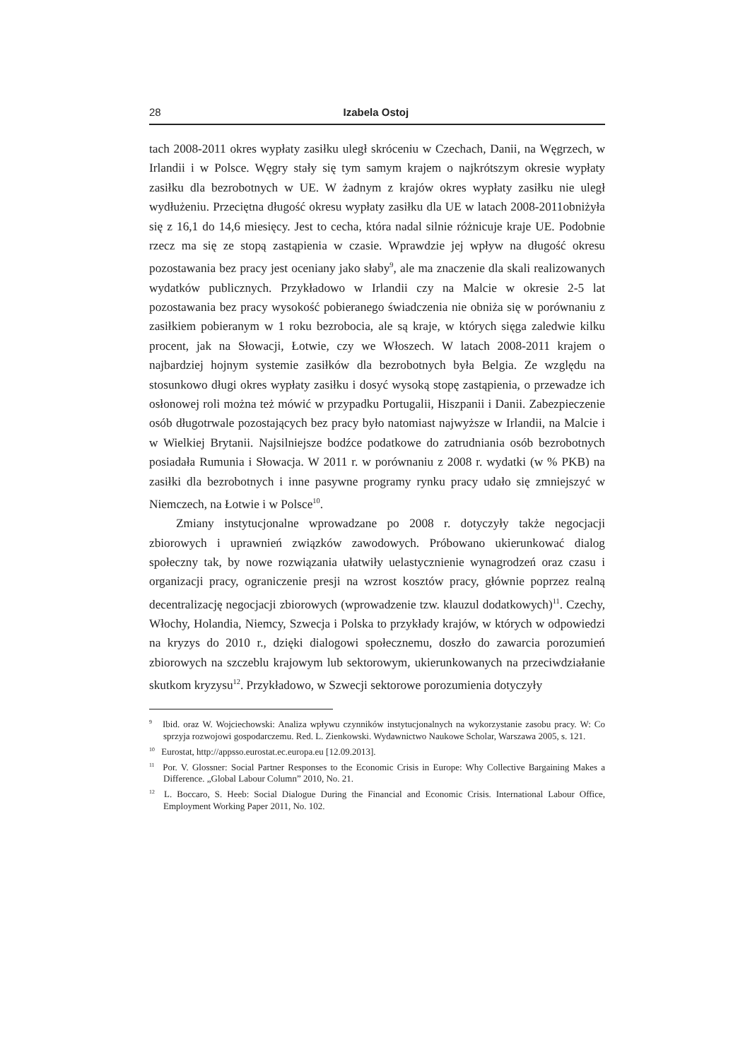28 Izabela Ostoj
tach 2008-2011 okres wypłaty zasiłku uległ skróceniu w Czechach, Danii, na Węgrzech, w Irlandii i w Polsce. Węgry stały się tym samym krajem o najkrótszym okresie wypłaty zasiłku dla bezrobotnych w UE. W żadnym z krajów okres wypłaty zasiłku nie uległ wydłużeniu. Przeciętna długość okresu wypłaty zasiłku dla UE w latach 2008-2011obniżyła się z 16,1 do 14,6 miesięcy. Jest to cecha, która nadal silnie różnicuje kraje UE. Podobnie rzecz ma się ze stopą zastąpienia w czasie. Wprawdzie jej wpływ na długość okresu pozostawania bez pracy jest oceniany jako słaby<sup>9</sup>, ale ma znaczenie dla skali realizowanych wydatków publicznych. Przykładowo w Irlandii czy na Malcie w okresie 2-5 lat pozostawania bez pracy wysokość pobieranego świadczenia nie obniża się w porównaniu z zasiłkiem pobieranym w 1 roku bezrobocia, ale są kraje, w których sięga zaledwie kilku procent, jak na Słowacji, Łotwie, czy we Włoszech. W latach 2008-2011 krajem o najbardziej hojnym systemie zasiłków dla bezrobotnych była Belgia. Ze względu na stosunkowo długi okres wypłaty zasiłku i dosyć wysoką stopę zastąpienia, o przewadze ich osłonowej roli można też mówić w przypadku Portugalii, Hiszpanii i Danii. Zabezpieczenie osób długotrwale pozostających bez pracy było natomiast najwyższe w Irlandii, na Malcie i w Wielkiej Brytanii. Najsilniejsze bodźce podatkowe do zatrudniania osób bezrobotnych posiadała Rumunia i Słowacja. W 2011 r. w porównaniu z 2008 r. wydatki (w % PKB) na zasiłki dla bezrobotnych i inne pasywne programy rynku pracy udało się zmniejszyć w Niemczech, na Łotwie i w Polsce<sup>10</sup>.
Zmiany instytucjonalne wprowadzane po 2008 r. dotyczyły także negocjacji zbiorowych i uprawnień związków zawodowych. Próbowano ukierunkować dialog społeczny tak, by nowe rozwiązania ułatwiły uelastycznienie wynagrodzeń oraz czasu i organizacji pracy, ograniczenie presji na wzrost kosztów pracy, głównie poprzez realną decentralizację negocjacji zbiorowych (wprowadzenie tzw. klauzul dodatkowych)<sup>11</sup>. Czechy, Włochy, Holandia, Niemcy, Szwecja i Polska to przykłady krajów, w których w odpowiedzi na kryzys do 2010 r., dzięki dialogowi społecznemu, doszło do zawarcia porozumień zbiorowych na szczeblu krajowym lub sektorowym, ukierunkowanych na przeciwdziałanie skutkom kryzysu<sup>12</sup>. Przykładowo, w Szwecji sektorowe porozumienia dotyczyły
<sup>9</sup> Ibid. oraz W. Wojciechowski: Analiza wpływu czynników instytucjonalnych na wykorzystanie zasobu pracy. W: Co sprzyja rozwojowi gospodarczemu. Red. L. Zienkowski. Wydawnictwo Naukowe Scholar, Warszawa 2005, s. 121.
<sup>10</sup> Eurostat, http://appsso.eurostat.ec.europa.eu [12.09.2013].
<sup>11</sup> Por. V. Glossner: Social Partner Responses to the Economic Crisis in Europe: Why Collective Bargaining Makes a Difference. „Global Labour Column” 2010, No. 21.
<sup>12</sup> L. Boccaro, S. Heeb: Social Dialogue During the Financial and Economic Crisis. International Labour Office, Employment Working Paper 2011, No. 102.